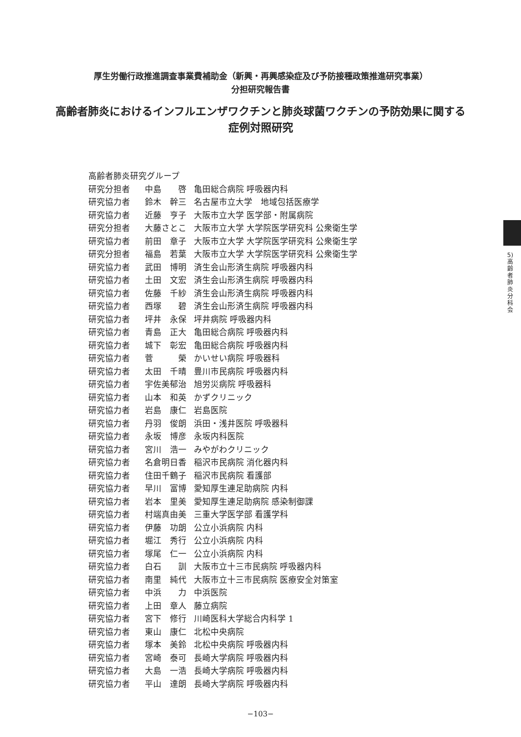厚生労働行政推進調査事業費補助金（新興・再興感染症及び予防接種政策推進研究事業）
分担研究報告書
高齢者肺炎におけるインフルエンザワクチンと肺炎球菌ワクチンの予防効果に関する
症例対照研究
5)
高
齢
者
肺
炎
分
科
会
| 高齢者肺炎研究グループ | | |
| 研究分担者 | 中島 啓 | 亀田総合病院 呼吸器内科 |
| 研究協力者 | 鈴木 幹三 | 名古屋市立大学 地域包括医療学 |
| 研究協力者 | 近藤 亨子 | 大阪市立大学 医学部・附属病院 |
| 研究分担者 | 大藤さとこ | 大阪市立大学 大学院医学研究科 公衆衛生学 |
| 研究協力者 | 前田 章子 | 大阪市立大学 大学院医学研究科 公衆衛生学 |
| 研究分担者 | 福島 若葉 | 大阪市立大学 大学院医学研究科 公衆衛生学 |
| 研究協力者 | 武田 博明 | 済生会山形済生病院 呼吸器内科 |
| 研究協力者 | 土田 文宏 | 済生会山形済生病院 呼吸器内科 |
| 研究協力者 | 佐藤 千紗 | 済生会山形済生病院 呼吸器内科 |
| 研究協力者 | 西塚 碧 | 済生会山形済生病院 呼吸器内科 |
| 研究協力者 | 坪井 永保 | 坪井病院 呼吸器内科 |
| 研究協力者 | 青島 正大 | 亀田総合病院 呼吸器内科 |
| 研究協力者 | 城下 彰宏 | 亀田総合病院 呼吸器内科 |
| 研究協力者 | 菅 榮 | かいせい病院 呼吸器科 |
| 研究協力者 | 太田 千晴 | 豊川市民病院 呼吸器内科 |
| 研究協力者 | 宇佐美郁治 | 旭労災病院 呼吸器科 |
| 研究協力者 | 山本 和英 | かずクリニック |
| 研究協力者 | 岩島 康仁 | 岩島医院 |
| 研究協力者 | 丹羽 俊朗 | 浜田・浅井医院 呼吸器科 |
| 研究協力者 | 永坂 博彦 | 永坂内科医院 |
| 研究協力者 | 宮川 浩一 | みやがわクリニック |
| 研究協力者 | 名倉明日香 | 稲沢市民病院 消化器内科 |
| 研究協力者 | 住田千鶴子 | 稲沢市民病院 看護部 |
| 研究協力者 | 早川 富博 | 愛知厚生連足助病院 内科 |
| 研究協力者 | 岩本 里美 | 愛知厚生連足助病院 感染制御課 |
| 研究協力者 | 村端真由美 | 三重大学医学部 看護学科 |
| 研究協力者 | 伊藤 功朗 | 公立小浜病院 内科 |
| 研究協力者 | 堀江 秀行 | 公立小浜病院 内科 |
| 研究協力者 | 塚尾 仁一 | 公立小浜病院 内科 |
| 研究協力者 | 白石 訓 | 大阪市立十三市民病院 呼吸器内科 |
| 研究協力者 | 南里 純代 | 大阪市立十三市民病院 医療安全対策室 |
| 研究協力者 | 中浜 力 | 中浜医院 |
| 研究協力者 | 上田 章人 | 藤立病院 |
| 研究協力者 | 宮下 修行 | 川崎医科大学総合内科学 1 |
| 研究協力者 | 東山 康仁 | 北松中央病院 |
| 研究協力者 | 塚本 美鈴 | 北松中央病院 呼吸器内科 |
| 研究協力者 | 宮崎 泰可 | 長崎大学病院 呼吸器内科 |
| 研究協力者 | 大島 一浩 | 長崎大学病院 呼吸器内科 |
| 研究協力者 | 平山 達朗 | 長崎大学病院 呼吸器内科 |
−103−